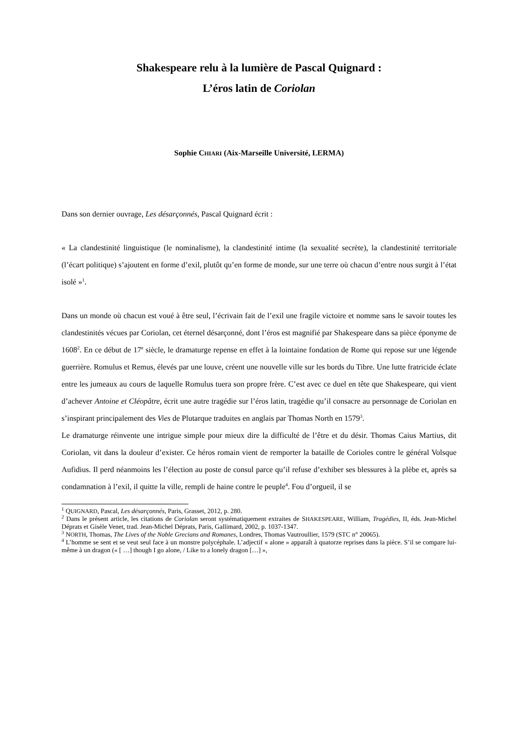Shakespeare relu à la lumière de Pascal Quignard :
L’éros latin de Coriolan
Sophie CHIARI (Aix-Marseille Université, LERMA)
Dans son dernier ouvrage, Les désarçonnés, Pascal Quignard écrit :
« La clandestinité linguistique (le nominalisme), la clandestinité intime (la sexualité secrète), la clandestinité territoriale (l’écart politique) s’ajoutent en forme d’exil, plutôt qu’en forme de monde, sur une terre où chacun d’entre nous surgit à l’état isolé »<sup>1</sup>.
Dans un monde où chacun est voué à être seul, l’écrivain fait de l’exil une fragile victoire et nomme sans le savoir toutes les clandestinités vécues par Coriolan, cet éternel désarçonné, dont l’éros est magnifié par Shakespeare dans sa pièce éponyme de 1608<sup>2</sup>. En ce début de 17<sup>e</sup> siècle, le dramaturge repense en effet à la lointaine fondation de Rome qui repose sur une légende guerrière. Romulus et Remus, élevés par une louve, créent une nouvelle ville sur les bords du Tibre. Une lutte fratricide éclate entre les jumeaux au cours de laquelle Romulus tuera son propre frère. C’est avec ce duel en tête que Shakespeare, qui vient d’achever Antoine et Cléopâtre, écrit une autre tragédie sur l’éros latin, tragédie qu’il consacre au personnage de Coriolan en s’inspirant principalement des Vies de Plutarque traduites en anglais par Thomas North en 1579<sup>3</sup>.
Le dramaturge réinvente une intrigue simple pour mieux dire la difficulté de l’être et du désir. Thomas Caius Martius, dit Coriolan, vit dans la douleur d’exister. Ce héros romain vient de remporter la bataille de Corioles contre le général Volsque Aufidius. Il perd néanmoins les l’élection au poste de consul parce qu’il refuse d’exhiber ses blessures à la plèbe et, après sa condamnation à l’exil, il quitte la ville, rempli de haine contre le peuple<sup>4</sup>. Fou d’orgueil, il se
<sup>1</sup> QUIGNARD, Pascal, Les désarçonnés, Paris, Grasset, 2012, p. 280.
<sup>2</sup> Dans le présent article, les citations de Coriolan seront systématiquement extraites de SHAKESPEARE, William, Tragédies, II, éds. Jean-Michel Déprats et Gisèle Venet, trad. Jean-Michel Déprats, Paris, Gallimard, 2002, p. 1037-1347.
<sup>3</sup> NORTH, Thomas, The Lives of the Noble Grecians and Romanes, Londres, Thomas Vautroullier, 1579 (STC n° 20065).
<sup>4</sup> L’homme se sent et se veut seul face à un monstre polycéphale. L’adjectif « alone » apparaît à quatorze reprises dans la pièce. S’il se compare lui-même à un dragon (« [ …] though I go alone, / Like to a lonely dragon […] »,